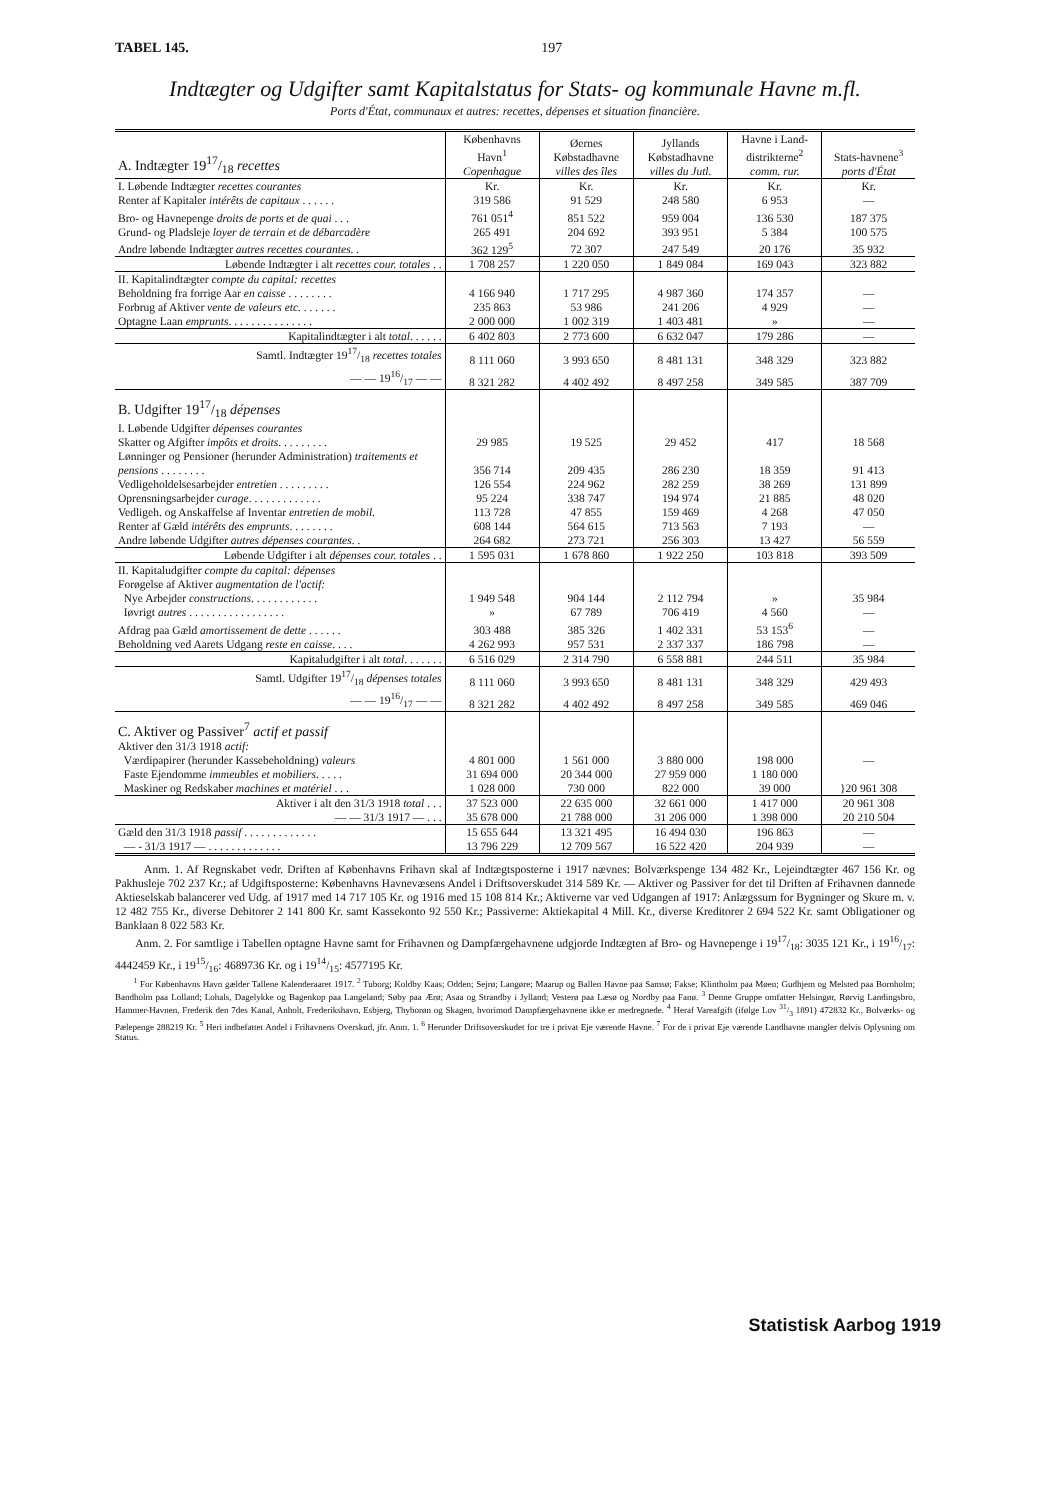TABEL 145. 197
Indtægter og Udgifter samt Kapitalstatus for Stats- og kommunale Havne m.fl.
Ports d'État, communaux et autres: recettes, dépenses et situation financière.
| A. Indtægter 1917/18 recettes | Københavns Havn<sup>1</sup> Copenhague | Øernes Købstadhavne villes des îles | Jyllands Købstadhavne villes du Jutl. | Havne i Land-distrikterne<sup>2</sup> comm. rur. | Stats-havnene<sup>3</sup> ports d'État |
| --- | --- | --- | --- | --- | --- |
| I. Løbende Indtægter recettes courantes | Kr. | Kr. | Kr. | Kr. | Kr. |
| Renter af Kapitaler intérêts de capitaux . . . . . . | 319 586 | 91 529 | 248 580 | 6 953 | — |
| Bro- og Havnepenge droits de ports et de quai . . . | 761 051<sup>4</sup> | 851 522 | 959 004 | 136 530 | 187 375 |
| Grund- og Pladsleje loyer de terrain et de débarcadère | 265 491 | 204 692 | 393 951 | 5 384 | 100 575 |
| Andre løbende Indtægter autres recettes courantes . . | 362 129<sup>5</sup> | 72 307 | 247 549 | 20 176 | 35 932 |
| Løbende Indtægter i alt recettes cour. totales . . | 1 708 257 | 1 220 050 | 1 849 084 | 169 043 | 323 882 |
| II. Kapitalindtægter compte du capital: recettes | | | | | |
| Beholdning fra forrige Aar en caisse . . . . . . . . | 4 166 940 | 1 717 295 | 4 987 360 | 174 357 | — |
| Forbrug af Aktiver vente de valeurs etc. . . . . . . | 235 863 | 53 986 | 241 206 | 4 929 | — |
| Optagne Laan emprunts . . . . . . . . . . . . . . . | 2 000 000 | 1 002 319 | 1 403 481 | » | — |
| Kapitalindtægter i alt total . . . . . . | 6 402 803 | 2 773 600 | 6 632 047 | 179 286 | — |
| Samtl. Indtægter 1917/18 recettes totales | 8 111 060 | 3 993 650 | 8 481 131 | 348 329 | 323 882 |
| — — 1916/17 — — | 8 321 282 | 4 402 492 | 8 497 258 | 349 585 | 387 709 |
| B. Udgifter 1917/18 dépenses | | | | | |
| I. Løbende Udgifter dépenses courantes | | | | | |
| Skatter og Afgifter impôts et droits . . . . . . . . . | 29 985 | 19 525 | 29 452 | 417 | 18 568 |
| Lønninger og Pensioner (herunder Administration) traitements et pensions . . . . . . . . | 356 714 | 209 435 | 286 230 | 18 359 | 91 413 |
| Vedligeholdelsesarbejder entretien . . . . . . . . . | 126 554 | 224 962 | 282 259 | 38 269 | 131 899 |
| Oprensningsarbejder curage . . . . . . . . . . . . . | 95 224 | 338 747 | 194 974 | 21 885 | 48 020 |
| Vedligeh. og Anskaffelse af Inventar entretien de mobil. | 113 728 | 47 855 | 159 469 | 4 268 | 47 050 |
| Renter af Gæld intérêts des emprunts . . . . . . . . | 608 144 | 564 615 | 713 563 | 7 193 | — |
| Andre løbende Udgifter autres dépenses courantes . . | 264 682 | 273 721 | 256 303 | 13 427 | 56 559 |
| Løbende Udgifter i alt dépenses cour. totales . . | 1 595 031 | 1 678 860 | 1 922 250 | 103 818 | 393 509 |
| II. Kapitaludgifter compte du capital: dépenses | | | | | |
| Forøgelse af Aktiver augmentation de l'actif: | | | | | |
| Nye Arbejder constructions . . . . . . . . . . . . | 1 949 548 | 904 144 | 2 112 794 | » | 35 984 |
| Iøvrigt autres . . . . . . . . . . . . . . . . . | » | 67 789 | 706 419 | 4 560 | — |
| Afdrag paa Gæld amortissement de dette . . . . . . | 303 488 | 385 326 | 1 402 331 | 53 153<sup>6</sup> | — |
| Beholdning ved Aarets Udgang reste en caisse . . . . | 4 262 993 | 957 531 | 2 337 337 | 186 798 | — |
| Kapitaludgifter i alt total . . . . . . . | 6 516 029 | 2 314 790 | 6 558 881 | 244 511 | 35 984 |
| Samtl. Udgifter 1917/18 dépenses totales | 8 111 060 | 3 993 650 | 8 481 131 | 348 329 | 429 493 |
| — — 1916/17 — — | 8 321 282 | 4 402 492 | 8 497 258 | 349 585 | 469 046 |
| C. Aktiver og Passiver<sup>7</sup> actif et passif | | | | | |
| Aktiver den 31/3 1918 actif: | | | | | |
| Værdipapirer (herunder Kassebeholdning) valeurs | 4 801 000 | 1 561 000 | 3 880 000 | 198 000 | — |
| Faste Ejendomme immeubles et mobiliers . . . . . | 31 694 000 | 20 344 000 | 27 959 000 | 1 180 000 | }20 961 308 |
| Maskiner og Redskaber machines et matériel . . . | 1 028 000 | 730 000 | 822 000 | 39 000 | |
| Aktiver i alt den 31/3 1918 total . . . | 37 523 000 | 22 635 000 | 32 661 000 | 1 417 000 | 20 961 308 |
| — — 31/3 1917 — . . . | 35 678 000 | 21 788 000 | 31 206 000 | 1 398 000 | 20 210 504 |
| Gæld den 31/3 1918 passif . . . . . . . . . . . . . | 15 655 644 | 13 321 495 | 16 494 030 | 196 863 | — |
| — - 31/3 1917 — . . . . . . . . . . . . . | 13 796 229 | 12 709 567 | 16 522 420 | 204 939 | — |
Anm. 1. Af Regnskabet vedr. Driften af Københavns Frihavn skal af Indtægtsposterne i 1917 nævnes: Bolværkspenge 134 482 Kr., Lejeindtægter 467 156 Kr. og Pakhusleje 702 237 Kr.; af Udgiftsposterne: Københavns Havnevæsens Andel i Driftsoverskudet 314 589 Kr. — Aktiver og Passiver for det til Driften af Frihavnen dannede Aktieselskab balancerer ved Udg. af 1917 med 14 717 105 Kr. og 1916 med 15 108 814 Kr.; Aktiverne var ved Udgangen af 1917: Anlægssum for Bygninger og Skure m. v. 12 482 755 Kr., diverse Debitorer 2 141 800 Kr. samt Kassekonto 92 550 Kr.; Passiverne: Aktiekapital 4 Mill. Kr., diverse Kreditorer 2 694 522 Kr. samt Obligationer og Banklaan 8 022 583 Kr.
Anm. 2. For samtlige i Tabellen optagne Havne samt for Frihavnen og Dampfærgehavnene udgjorde Indtægten af Bro- og Havnepenge i 1917/18: 3035 121 Kr., i 1916/17: 4442459 Kr., i 1915/16: 4689736 Kr. og i 1914/15: 4577195 Kr.
<sup>1</sup> For Københavns Havn gælder Tallene Kalenderaaret 1917. <sup>2</sup> Tuborg; Koldby Kaas; Odden; Sejrø; Langøre; Maarup og Ballen Havne paa Samsø; Fakse; Klintholm paa Møen; Gudhjem og Melsted paa Bornholm; Bandholm paa Lolland; Lohals, Dagelykke og Bagenkop paa Langeland; Søby paa Ærø; Asaa og Strandby i Jylland; Vesterø paa Læsø og Nordby paa Fanø. <sup>3</sup> Denne Gruppe omfatter Helsingør, Rørvig Landingsbro, Hammer-Havnen, Frederik den 7des Kanal, Anholt, Frederikshavn, Esbjerg, Thyborøn og Skagen, hvorimod Dampfærgehavnene ikke er medregnede. <sup>4</sup> Heraf Vareafgift (ifølge Lov 31/3 1891) 472832 Kr., Bolværks- og Pælepenge 288219 Kr. <sup>5</sup> Heri indbefattet Andel i Frihavnens Overskud, jfr. Anm. 1. <sup>6</sup> Herunder Driftsoverskudet for tre i privat Eje værende Havne. <sup>7</sup> For de i privat Eje værende Landhavne mangler delvis Oplysning om Status.
Statistisk Aarbog 1919